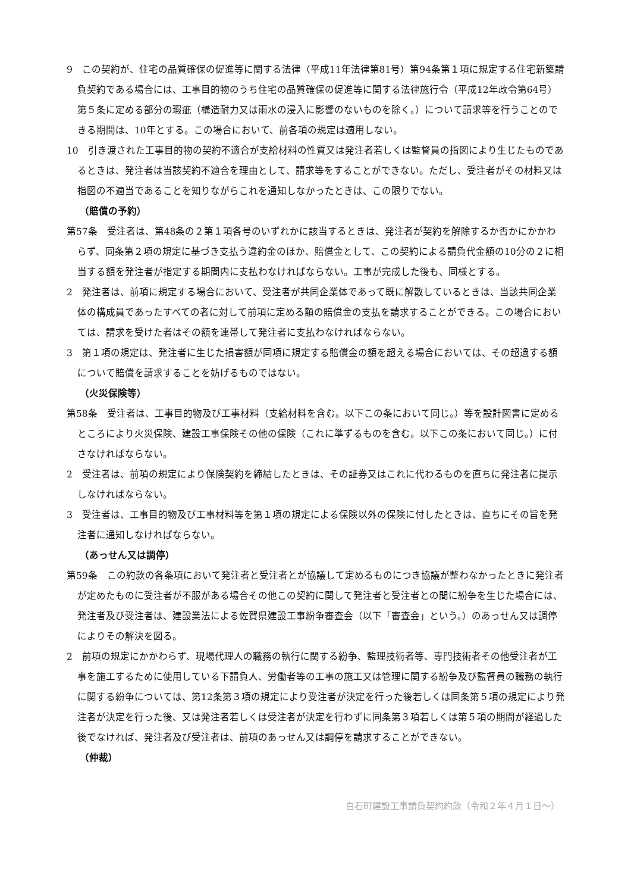9　この契約が、住宅の品質確保の促進等に関する法律（平成11年法律第81号）第94条第１項に規定する住宅新築請負契約である場合には、工事目的物のうち住宅の品質確保の促進等に関する法律施行令（平成12年政令第64号）第５条に定める部分の瑕疵（構造耐力又は雨水の浸入に影響のないものを除く。）について請求等を行うことのできる期間は、10年とする。この場合において、前各項の規定は適用しない。
10　引き渡された工事目的物の契約不適合が支給材料の性質又は発注者若しくは監督員の指図により生じたものであるときは、発注者は当該契約不適合を理由として、請求等をすることができない。ただし、受注者がその材料又は指図の不適当であることを知りながらこれを通知しなかったときは、この限りでない。
（賠償の予約）
第57条　受注者は、第48条の２第１項各号のいずれかに該当するときは、発注者が契約を解除するか否かにかかわらず、同条第２項の規定に基づき支払う違約金のほか、賠償金として、この契約による請負代金額の10分の２に相当する額を発注者が指定する期間内に支払わなければならない。工事が完成した後も、同様とする。
2　発注者は、前項に規定する場合において、受注者が共同企業体であって既に解散しているときは、当該共同企業体の構成員であったすべての者に対して前項に定める額の賠償金の支払を請求することができる。この場合においては、請求を受けた者はその額を連帯して発注者に支払わなければならない。
3　第１項の規定は、発注者に生じた損害額が同項に規定する賠償金の額を超える場合においては、その超過する額について賠償を請求することを妨げるものではない。
（火災保険等）
第58条　受注者は、工事目的物及び工事材料（支給材料を含む。以下この条において同じ。）等を設計図書に定めるところにより火災保険、建設工事保険その他の保険（これに準ずるものを含む。以下この条において同じ。）に付さなければならない。
2　受注者は、前項の規定により保険契約を締結したときは、その証券又はこれに代わるものを直ちに発注者に提示しなければならない。
3　受注者は、工事目的物及び工事材料等を第１項の規定による保険以外の保険に付したときは、直ちにその旨を発注者に通知しなければならない。
（あっせん又は調停）
第59条　この約款の各条項において発注者と受注者とが協議して定めるものにつき協議が整わなかったときに発注者が定めたものに受注者が不服がある場合その他この契約に関して発注者と受注者との間に紛争を生じた場合には、発注者及び受注者は、建設業法による佐賀県建設工事紛争審査会（以下「審査会」という。）のあっせん又は調停によりその解決を図る。
2　前項の規定にかかわらず、現場代理人の職務の執行に関する紛争、監理技術者等、専門技術者その他受注者が工事を施工するために使用している下請負人、労働者等の工事の施工又は管理に関する紛争及び監督員の職務の執行に関する紛争については、第12条第３項の規定により受注者が決定を行った後若しくは同条第５項の規定により発注者が決定を行った後、又は発注者若しくは受注者が決定を行わずに同条第３項若しくは第５項の期間が経過した後でなければ、発注者及び受注者は、前項のあっせん又は調停を請求することができない。
（仲裁）
白石町建設工事請負契約約款（令和２年４月１日～）